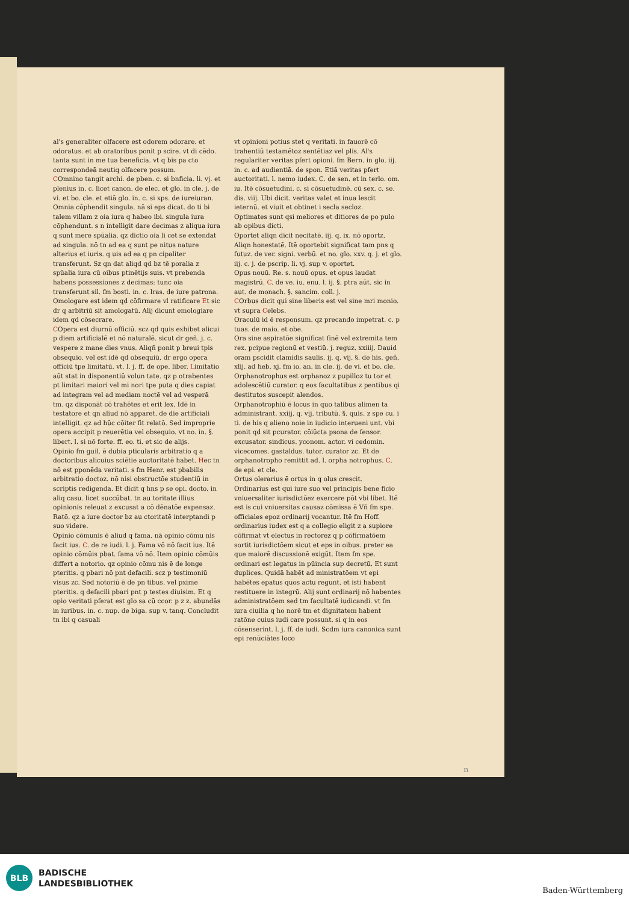al's generaliter olfacere est odorem odorare. et odoratus. et ab oratoribus ponit p scire. vt di cēdo. tanta sunt in me tua beneficia. vt q bis pa cto correspondeā neutiq olfacere possum.
COmnino tangit archi. de pben. c. si bnficia. li. vj. et plenius in. c. licet canon. de elec. et glo. in cle. j. de vi. et bo. cle. et etiā glo. in. c. si xps. de iureiuran.
Omnia cōphendit singula. nā si eps dicat. do ti bi talem villam z oia iura q habeo ibi. singula iura cōphendunt. s n intelligit dare decimas z aliqua iura q sunt mere spūalia. qz dictio oia li cet se extendat ad singula. nō tn ad ea q sunt pe nitus nature alterius et iuris. q uis ad ea q pn cipaliter transferunt. Sz qn dat aliqd qd bz tē poralia z spūalia iura cū oibus ptinētijs suis. vt prebenda habens possessiones z decimas: tunc oia transferunt sil. fm bosti. in. c. lras. de iure patrona.
Omologare est idem qd cōfirmare vl ratificare Et sic dr q arbitriū sit amologatū. Alij dicunt emologiare idem qd cōsecrare.
COpera est diurnū officiū. scz qd quis exhibet alicui p diem artificialē et nō naturalē. sicut dr geñ. j. c. vespere z mane dies vnus. Aliqñ ponit p breui tpis obsequio. vel est idē qd obsequiū. dr ergo opera officiū tpe limitatū. vt. l. j. ff. de ope. liber. Limitatio aūt stat in disponentiū volun tate. qz p otrabentes pt limitari maiori vel mi nori tpe puta q dies capiat ad integram vel ad mediam noctē vel ad vesperā tm. qz disponāt cō trahētes et erit lex. Idē in testatore et qn aliud nō apparet. de die artificiali intelligit. qz ad hūc cōiter fit relatō. Sed improprie opera accipit p reuerētia vel obsequio. vt no. in. §. libert. l. si nō forte. ff. eo. ti. et sic de alijs.
Opinio fm guil. ē dubia pticularis arbitratio q a doctoribus alicuius sciētie auctoritatē habet. Hec tn nō est pponēda veritati. s fm Henr. est pbabilis arbitratio doctoz. nō nisi obstructōe studentiū in scriptis redigenda. Et dicit q hns p se opi. docto. in aliq casu. licet succūbat. tn au toritate illius opinionis releuat z excusat a cō dēnatōe expensaz. Ratō. qz a iure doctor bz au ctoritatē interptandi p suo videre.
Opinio cōmunis ē aliud q fama. nā opinio cōmu nis facit ius. C. de re iudi. l. j. Fama vō nō facit ius. Itē opinio cōmūis pbat. fama vō nō. Item opinio cōmūis differt a notorio. qz opinio cōmu nis ē de longe pteritis. q pbari nō pnt defacili. scz p testimoniū visus zc. Sed notoriū ē de pn tibus. vel pxime pteritis. q defacili pbari pnt p testes diuisim. Et q opio veritati pferat est glo sa cū ccor. p z z. abundās in iuribus. in. c. nup. de biga. sup v. tanq. Concludit tn ibi q casuali
vt opinioni potius stet q veritati. in fauorē cō trahentiū testamētoz sentētiaz vel plis. Al's regulariter veritas pfert opioni. fm Bern. in glo. iij. in. c. ad audientiā. de spon. Etiā veritas pfert auctoritati. l. nemo iudex. C. de sen. et in terlo. om. iu. Itē cōsuetudini. c. si cōsuetudinē. cū sex. c. se. dis. viij. Ubi dicit. veritas valet et inua lescit ieternū. et viuit et obtinet i secla secloz.
Optimates sunt qsi meliores et ditiores de po pulo ab opibus dicti.
Oportet aliqn dicit necitatē. iij. q. ix. nō oportz. Aliqn honestatē. Itē oportebit significat tam pns q futuz. de ver. signi. verbū. et no. glo. xxv. q. j. et glo. iij. c. j. de pscrip. li. vj. sup v. oportet.
Opus nouū. Re. s. nouū opus. et opus laudat magistrū. C. de ve. iu. enu. l. ij. §. ptra aūt. sic in aut. de monach. §. sancim. coll. j.
COrbus dicit qui sine liberis est vel sine mri monio. vt supra Celebs.
Oraculū id ē responsum. qz precando impetrat. c. p tuas. de maio. et obe.
Ora sine aspiratōe significat finē vel extremita tem rex. pcipue regionū et vestiū. j. reguz. xxiiij. Dauid oram pscidit clamidis saulis. ij. q. vij. §. de his. geñ. xlij. ad heb. xj. fm io. an. in cle. ij. de vi. et bo. cle.
Orphanotrophus est orphanoz z pupilloz tu tor et adolescētiū curator. q eos facultatibus z pentibus qi destitutos suscepit alendos.
Orphanotrophiū ē locus in quo talibus alimen ta administrant. xxiij. q. vij. tributū. §. quis. z spe cu. i ti. de his q alieno noie in iudicio interueni unt. vbi ponit qd sit pcurator. cōiūcta psona de fensor. excusator. sindicus. yconom. actor. vi cedomin. vicecomes. gastaldus. tutor. curator zc. Et de orphanotropho remittit ad. l. orpha notrophus. C. de epi. et cle.
Ortus olerarius ē ortus in q olus crescit.
Ordinarius est qui iure suo vel principis bene ficio vniuersaliter iurisdictōez exercere pōt vbi libet. Itē est is cui vniuersitas causaz cōmissa ē Vñ fm spe. officiales epoz ordinarij vocantur. Itē fm Hoff. ordinarius iudex est q a collegio eligit z a supiore cōfirmat vt electus in rectorez q p cōfirmatōem sortit iurisdictōem sicut et eps in oibus. preter ea que maiorē discussionē exigūt. Item fm spe. ordinari est legatus in pūincia sup decretū. Et sunt duplices. Quidā habēt ad ministratōem vt epi habētes epatus quos actu regunt. et isti habent restituere in integrū. Alij sunt ordinarij nō habentes administratōem sed tm facultatē iudicandi. vt fm iura ciuilia q ho norē tm et dignitatem habent ratōne cuius iudi care possunt. si q in eos cōsenserint. l. j. ff. de iudi. Scdm iura canonica sunt epi renūciātes loco
n
BLB
BADISCHE
LANDESBIBLIOTHEK
Baden-Württemberg